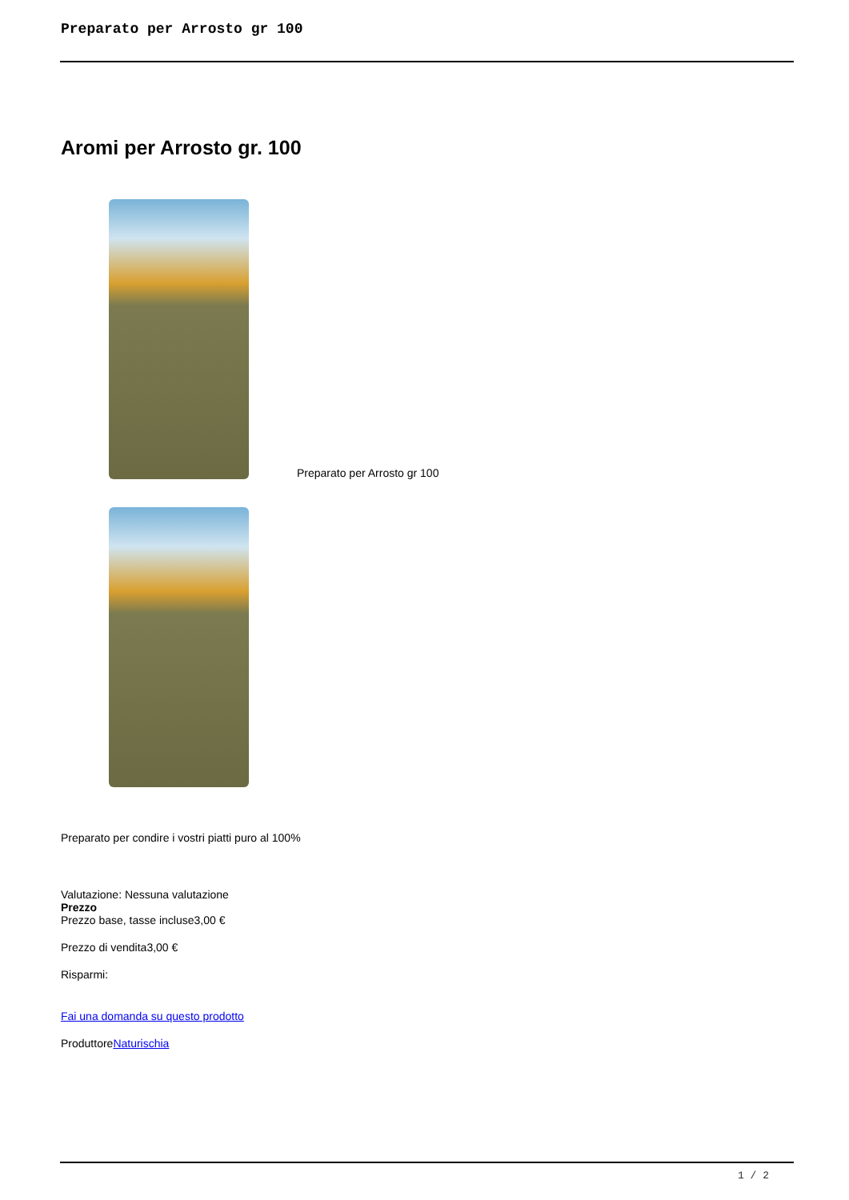Preparato per Arrosto gr 100
Aromi per Arrosto gr. 100
Preparato per Arrosto gr 100
Preparato per condire i vostri piatti puro al 100%
Valutazione: Nessuna valutazione
Prezzo
Prezzo base, tasse incluse3,00 €
Prezzo di vendita3,00 €
Risparmi:
Fai una domanda su questo prodotto
ProduttoreNaturischia
1 / 2